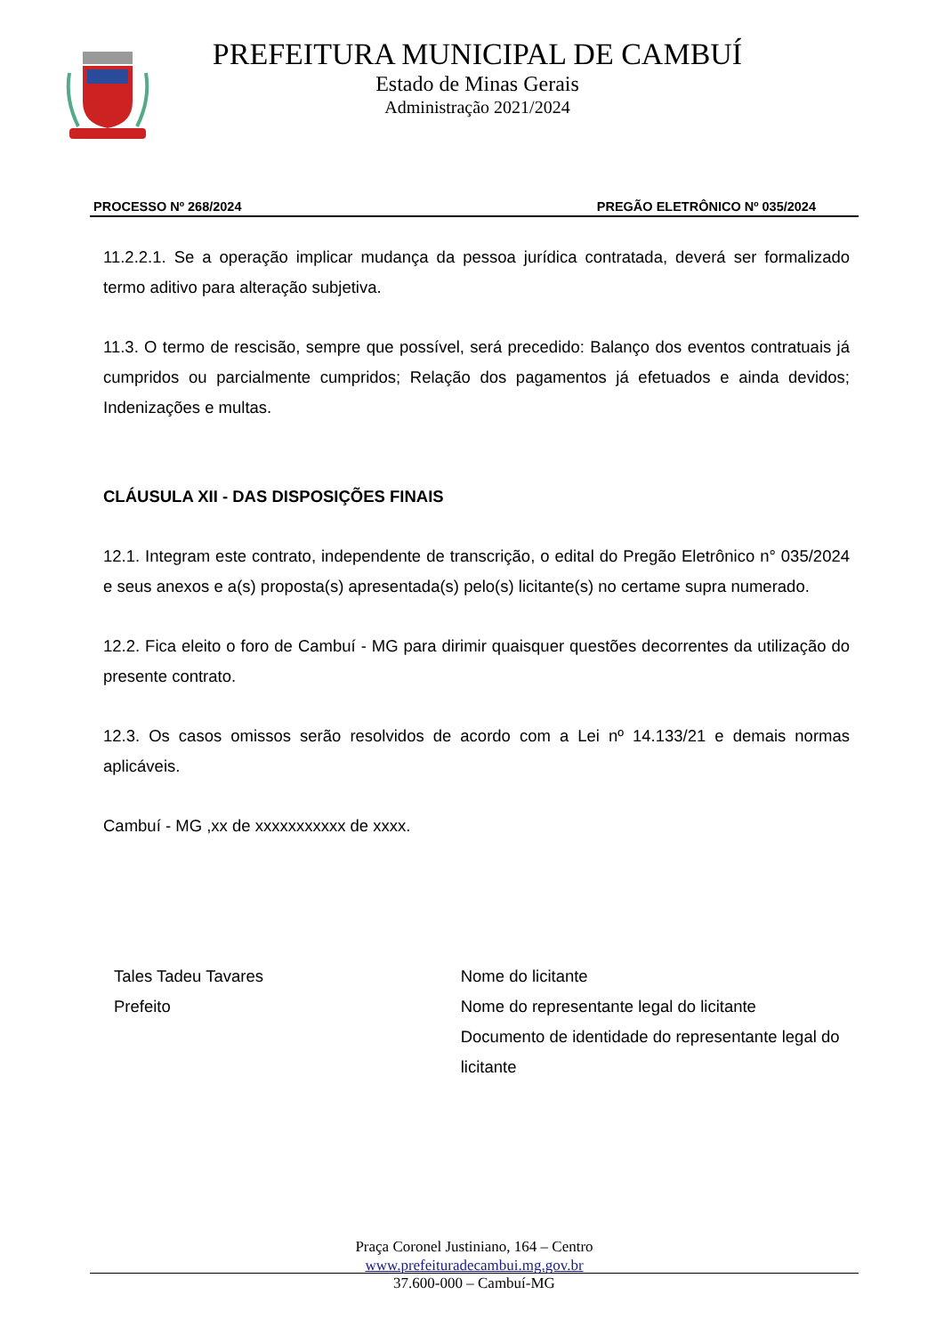PREFEITURA MUNICIPAL DE CAMBUÍ
Estado de Minas Gerais
Administração 2021/2024
PROCESSO Nº 268/2024 PREGÃO ELETRÔNICO Nº 035/2024
11.2.2.1. Se a operação implicar mudança da pessoa jurídica contratada, deverá ser formalizado termo aditivo para alteração subjetiva.
11.3. O termo de rescisão, sempre que possível, será precedido: Balanço dos eventos contratuais já cumpridos ou parcialmente cumpridos; Relação dos pagamentos já efetuados e ainda devidos; Indenizações e multas.
CLÁUSULA XII - DAS DISPOSIÇÕES FINAIS
12.1. Integram este contrato, independente de transcrição, o edital do Pregão Eletrônico n° 035/2024 e seus anexos e a(s) proposta(s) apresentada(s) pelo(s) licitante(s) no certame supra numerado.
12.2. Fica eleito o foro de Cambuí - MG para dirimir quaisquer questões decorrentes da utilização do presente contrato.
12.3. Os casos omissos serão resolvidos de acordo com a Lei nº 14.133/21 e demais normas aplicáveis.
Cambuí - MG ,xx de xxxxxxxxxxx de xxxx.
Tales Tadeu Tavares
Prefeito
Nome do licitante
Nome do representante legal do licitante
Documento de identidade do representante legal do licitante
Praça Coronel Justiniano, 164 – Centro
www.prefeituradecambui.mg.gov.br
37.600-000 – Cambuí-MG